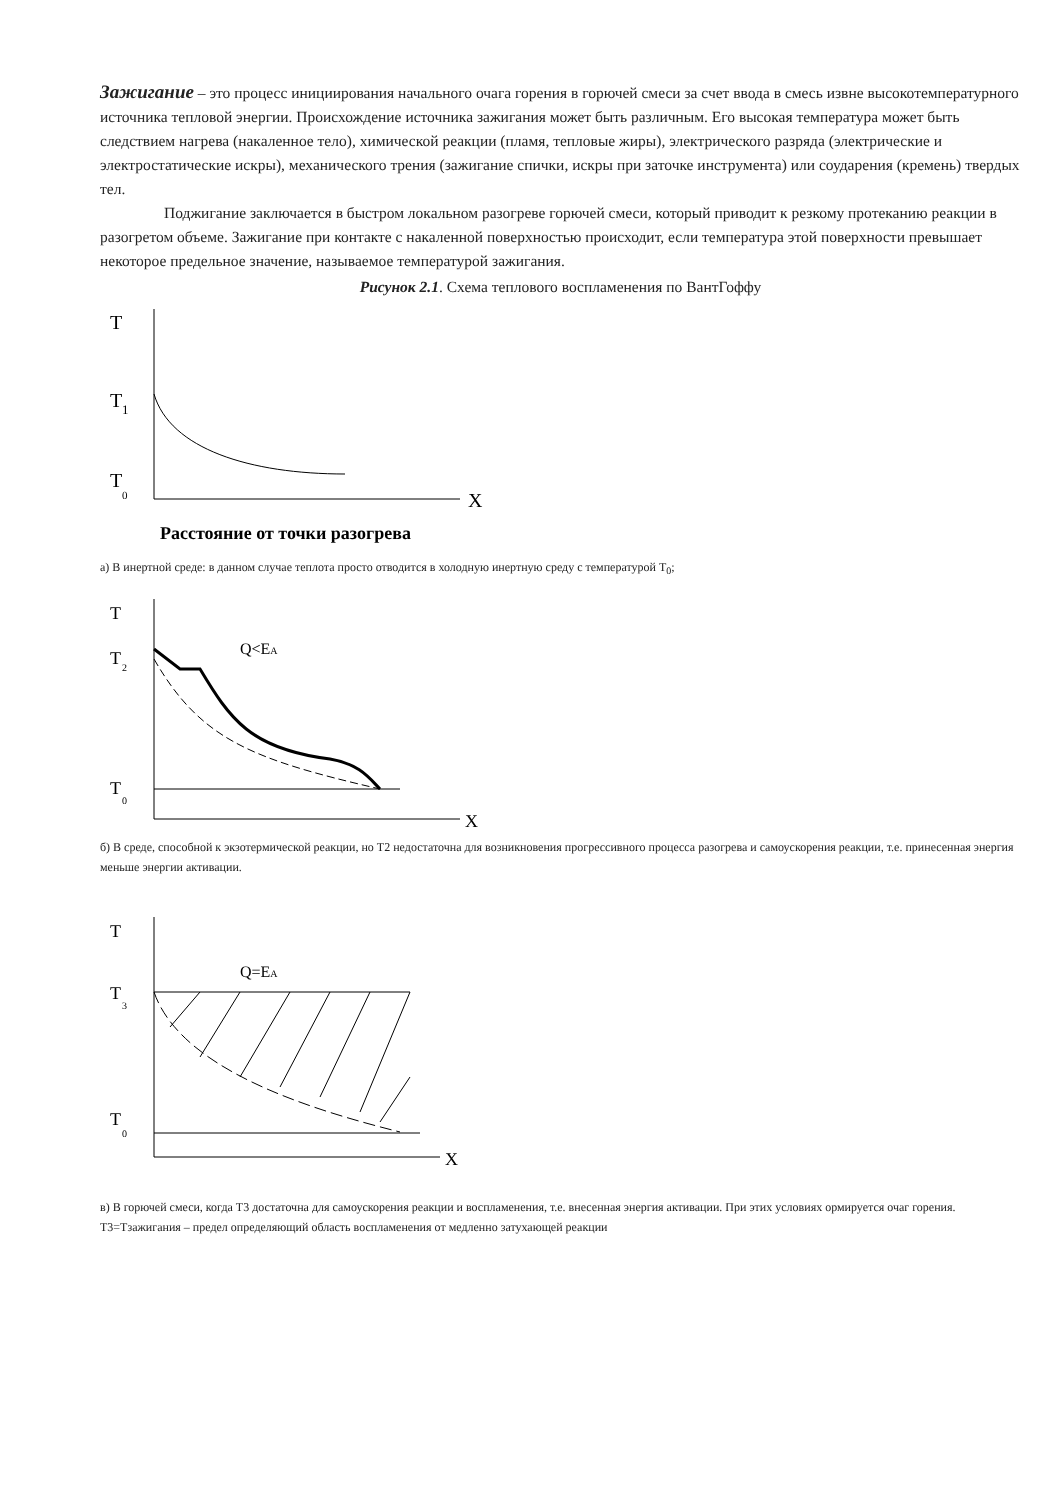Зажигание – это процесс инициирования начального очага горения в горючей смеси за счет ввода в смесь извне высокотемпературного источника тепловой энергии. Происхождение источника зажигания может быть различным. Его высокая температура может быть следствием нагрева (накаленное тело), химической реакции (пламя, тепловые жиры), электрического разряда (электрические и электростатические искры), механического трения (зажигание спички, искры при заточке инструмента) или соударения (кремень) твердых тел.
Поджигание заключается в быстром локальном разогреве горючей смеси, который приводит к резкому протеканию реакции в разогретом объеме. Зажигание при контакте с накаленной поверхностью происходит, если температура этой поверхности превышает некоторое предельное значение, называемое температурой зажигания.
Рисунок 2.1. Схема теплового воспламенения по ВантГоффу
T
T
1
T
0
X
Расстояние от точки разогрева
а) В инертной среде: в данном случае теплота просто отводится в холодную инертную среду с температурой T<sub>0</sub>;
T
T
2
Q<EA
T
0
X
б) В среде, способной к экзотермической реакции, но T2 недостаточна для возникновения прогрессивного процесса разогрева и самоускорения реакции, т.е. принесенная энергия меньше энергии активации.
T
T
3
Q=EA
T
0
X
в) В горючей смеси, когда T3 достаточна для самоускорения реакции и воспламенения, т.е. внесенная энергия активации. При этих условиях ормируется очаг горения. T3=Тзажигания – предел определяющий область воспламенения от медленно затухающей реакции